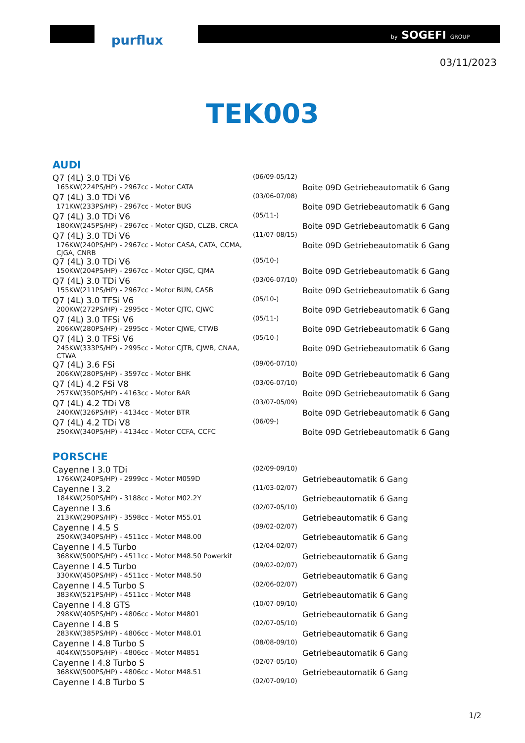purflux by SOGEFI GROUP
03/11/2023
TEK003
AUDI
| Q7 (4L) 3.0 TDi V6 | (06/09-05/12) | |
| 165KW(224PS/HP) - 2967cc - Motor CATA | | Boite 09D Getriebeautomatik 6 Gang |
| Q7 (4L) 3.0 TDi V6 | (03/06-07/08) | |
| 171KW(233PS/HP) - 2967cc - Motor BUG | | Boite 09D Getriebeautomatik 6 Gang |
| Q7 (4L) 3.0 TDi V6 | (05/11-) | |
| 180KW(245PS/HP) - 2967cc - Motor CJGD, CLZB, CRCA | | Boite 09D Getriebeautomatik 6 Gang |
| Q7 (4L) 3.0 TDi V6 | (11/07-08/15) | |
| 176KW(240PS/HP) - 2967cc - Motor CASA, CATA, CCMA, CJGA, CNRB | | Boite 09D Getriebeautomatik 6 Gang |
| Q7 (4L) 3.0 TDi V6 | (05/10-) | |
| 150KW(204PS/HP) - 2967cc - Motor CJGC, CJMA | | Boite 09D Getriebeautomatik 6 Gang |
| Q7 (4L) 3.0 TDi V6 | (03/06-07/10) | |
| 155KW(211PS/HP) - 2967cc - Motor BUN, CASB | | Boite 09D Getriebeautomatik 6 Gang |
| Q7 (4L) 3.0 TFSi V6 | (05/10-) | |
| 200KW(272PS/HP) - 2995cc - Motor CJTC, CJWC | | Boite 09D Getriebeautomatik 6 Gang |
| Q7 (4L) 3.0 TFSi V6 | (05/11-) | |
| 206KW(280PS/HP) - 2995cc - Motor CJWE, CTWB | | Boite 09D Getriebeautomatik 6 Gang |
| Q7 (4L) 3.0 TFSi V6 | (05/10-) | |
| 245KW(333PS/HP) - 2995cc - Motor CJTB, CJWB, CNAA, CTWA | | Boite 09D Getriebeautomatik 6 Gang |
| Q7 (4L) 3.6 FSi | (09/06-07/10) | |
| 206KW(280PS/HP) - 3597cc - Motor BHK | | Boite 09D Getriebeautomatik 6 Gang |
| Q7 (4L) 4.2 FSi V8 | (03/06-07/10) | |
| 257KW(350PS/HP) - 4163cc - Motor BAR | | Boite 09D Getriebeautomatik 6 Gang |
| Q7 (4L) 4.2 TDi V8 | (03/07-05/09) | |
| 240KW(326PS/HP) - 4134cc - Motor BTR | | Boite 09D Getriebeautomatik 6 Gang |
| Q7 (4L) 4.2 TDi V8 | (06/09-) | |
| 250KW(340PS/HP) - 4134cc - Motor CCFA, CCFC | | Boite 09D Getriebeautomatik 6 Gang |
PORSCHE
| Cayenne I 3.0 TDi | (02/09-09/10) | |
| 176KW(240PS/HP) - 2999cc - Motor M059D | | Getriebeautomatik 6 Gang |
| Cayenne I 3.2 | (11/03-02/07) | |
| 184KW(250PS/HP) - 3188cc - Motor M02.2Y | | Getriebeautomatik 6 Gang |
| Cayenne I 3.6 | (02/07-05/10) | |
| 213KW(290PS/HP) - 3598cc - Motor M55.01 | | Getriebeautomatik 6 Gang |
| Cayenne I 4.5 S | (09/02-02/07) | |
| 250KW(340PS/HP) - 4511cc - Motor M48.00 | | Getriebeautomatik 6 Gang |
| Cayenne I 4.5 Turbo | (12/04-02/07) | |
| 368KW(500PS/HP) - 4511cc - Motor M48.50 Powerkit | | Getriebeautomatik 6 Gang |
| Cayenne I 4.5 Turbo | (09/02-02/07) | |
| 330KW(450PS/HP) - 4511cc - Motor M48.50 | | Getriebeautomatik 6 Gang |
| Cayenne I 4.5 Turbo S | (02/06-02/07) | |
| 383KW(521PS/HP) - 4511cc - Motor M48 | | Getriebeautomatik 6 Gang |
| Cayenne I 4.8 GTS | (10/07-09/10) | |
| 298KW(405PS/HP) - 4806cc - Motor M4801 | | Getriebeautomatik 6 Gang |
| Cayenne I 4.8 S | (02/07-05/10) | |
| 283KW(385PS/HP) - 4806cc - Motor M48.01 | | Getriebeautomatik 6 Gang |
| Cayenne I 4.8 Turbo S | (08/08-09/10) | |
| 404KW(550PS/HP) - 4806cc - Motor M4851 | | Getriebeautomatik 6 Gang |
| Cayenne I 4.8 Turbo S | (02/07-05/10) | |
| 368KW(500PS/HP) - 4806cc - Motor M48.51 | | Getriebeautomatik 6 Gang |
| Cayenne I 4.8 Turbo S | (02/07-09/10) | |
1/2